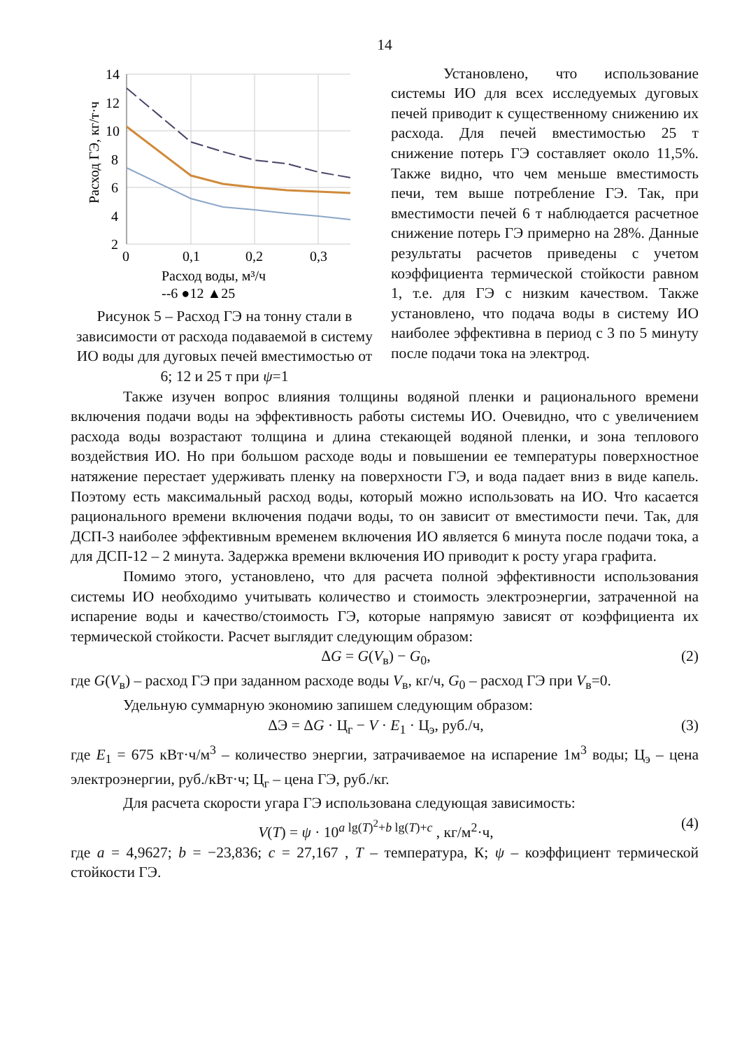14
14
12
10
8
6
4
2
0
0,1
0,2
0,3
Расход ГЭ, кг/т·ч
Расход воды, м³/ч
--6 ●12 ▲25
Рисунок 5 – Расход ГЭ на тонну стали в зависимости от расхода подаваемой в систему ИО воды для дуговых печей вместимостью от 6; 12 и 25 т при ψ=1
Установлено, что использование системы ИО для всех исследуемых дуговых печей приводит к существенному снижению их расхода. Для печей вместимостью 25 т снижение потерь ГЭ составляет около 11,5%. Также видно, что чем меньше вместимость печи, тем выше потребление ГЭ. Так, при вместимости печей 6 т наблюдается расчетное снижение потерь ГЭ примерно на 28%. Данные результаты расчетов приведены с учетом коэффициента термической стойкости равном 1, т.е. для ГЭ с низким качеством. Также установлено, что подача воды в систему ИО наиболее эффективна в период с 3 по 5 минуту после подачи тока на электрод.
Также изучен вопрос влияния толщины водяной пленки и рационального времени включения подачи воды на эффективность работы системы ИО. Очевидно, что с увеличением расхода воды возрастают толщина и длина стекающей водяной пленки, и зона теплового воздействия ИО. Но при большом расходе воды и повышении ее температуры поверхностное натяжение перестает удерживать пленку на поверхности ГЭ, и вода падает вниз в виде капель. Поэтому есть максимальный расход воды, который можно использовать на ИО. Что касается рационального времени включения подачи воды, то он зависит от вместимости печи. Так, для ДСП-3 наиболее эффективным временем включения ИО является 6 минута после подачи тока, а для ДСП-12 – 2 минута. Задержка времени включения ИО приводит к росту угара графита.
Помимо этого, установлено, что для расчета полной эффективности использования системы ИО необходимо учитывать количество и стоимость электроэнергии, затраченной на испарение воды и качество/стоимость ГЭ, которые напрямую зависят от коэффициента их термической стойкости. Расчет выглядит следующим образом:
ΔG = G(V<sub>в</sub>) − G<sub>0</sub>, (2)
где G(V<sub>в</sub>) – расход ГЭ при заданном расходе воды V<sub>в</sub>, кг/ч, G<sub>0</sub> – расход ГЭ при V<sub>в</sub>=0.
Удельную суммарную экономию запишем следующим образом:
ΔЭ = ΔG · Ц<sub>г</sub> − V · E<sub>1</sub> · Ц<sub>э</sub>, руб./ч, (3)
где E<sub>1</sub> = 675 кВт·ч/м<sup>3</sup> – количество энергии, затрачиваемое на испарение 1м<sup>3</sup> воды; Ц<sub>э</sub> – цена электроэнергии, руб./кВт·ч; Ц<sub>г</sub> – цена ГЭ, руб./кг.
Для расчета скорости угара ГЭ использована следующая зависимость:
V(T) = ψ · 10<sup>a lg(T)<sup>2</sup>+b lg(T)+c</sup> , кг/м<sup>2</sup>·ч, (4)
где a = 4,9627; b = −23,836; c = 27,167 , T – температура, К; ψ – коэффициент термической стойкости ГЭ.